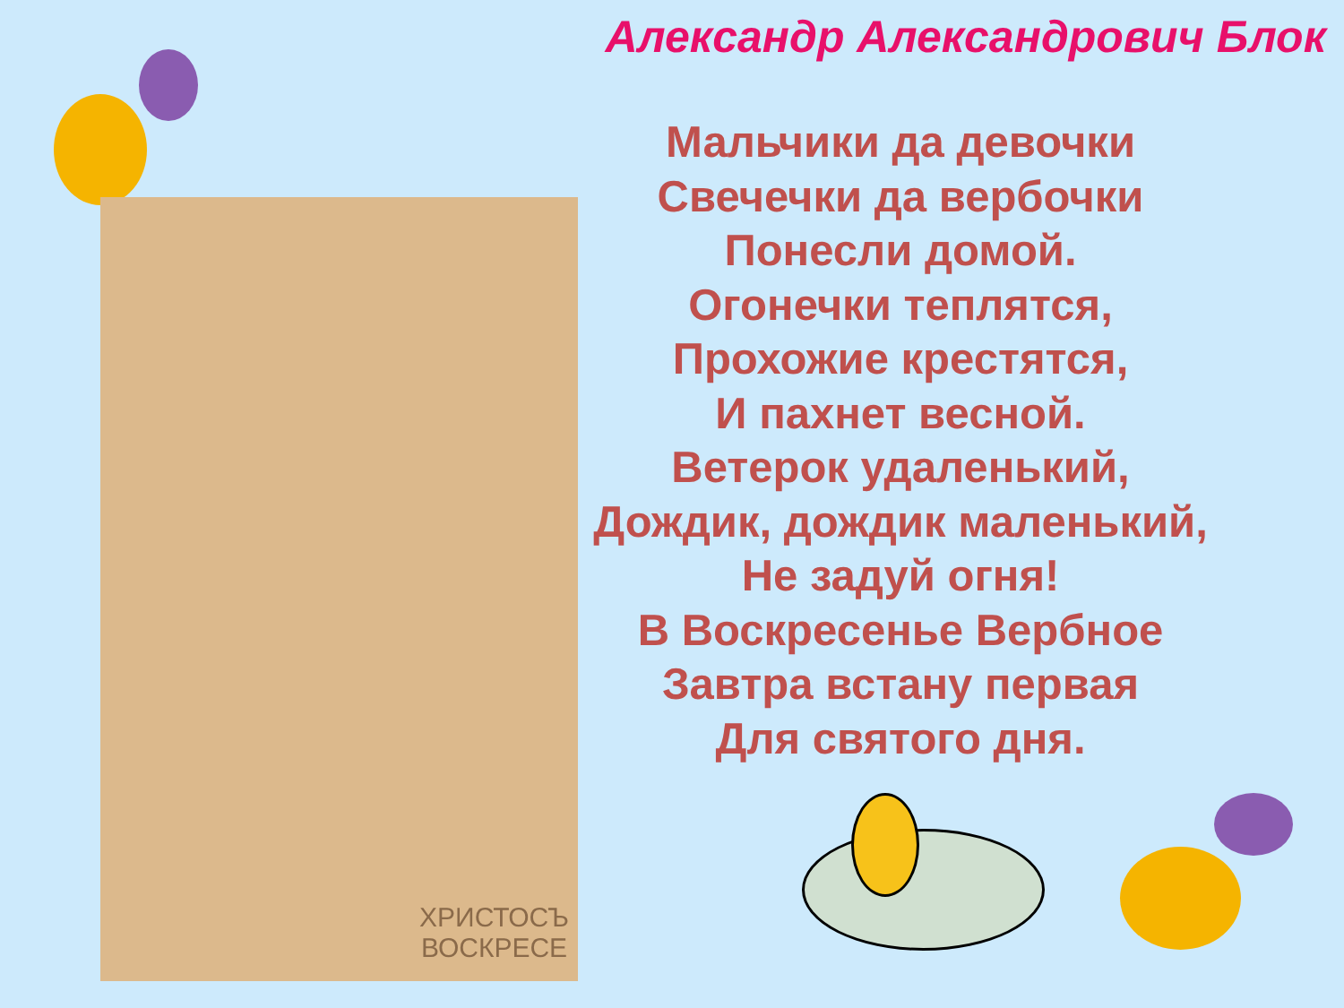Александр Александрович Блок
ХРИСТОСЪ
ВОСКРЕСЕ
Мальчики да девочки
Свечечки да вербочки
Понесли домой.
Огонечки теплятся,
Прохожие крестятся,
И пахнет весной.
Ветерок удаленький,
Дождик, дождик маленький,
Не задуй огня!
В Воскресенье Вербное
Завтра встану первая
Для святого дня.